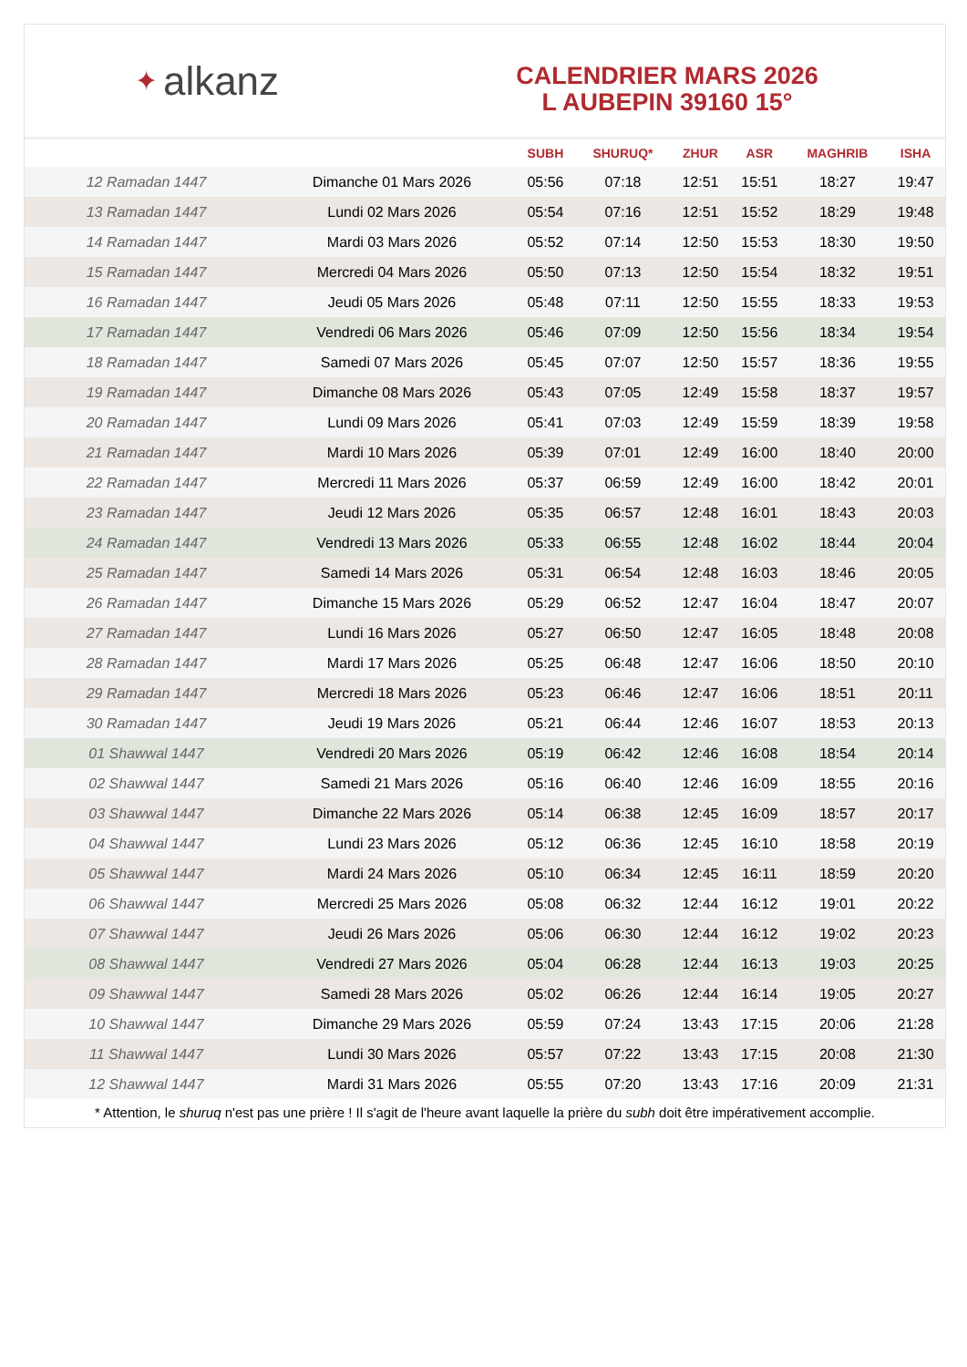✦ alkanz
CALENDRIER MARS 2026
L AUBEPIN 39160 15°
| | | SUBH | SHURUQ* | ZHUR | ASR | MAGHRIB | ISHA |
| --- | --- | --- | --- | --- | --- | --- | --- |
| 12 Ramadan 1447 | Dimanche 01 Mars 2026 | 05:56 | 07:18 | 12:51 | 15:51 | 18:27 | 19:47 |
| 13 Ramadan 1447 | Lundi 02 Mars 2026 | 05:54 | 07:16 | 12:51 | 15:52 | 18:29 | 19:48 |
| 14 Ramadan 1447 | Mardi 03 Mars 2026 | 05:52 | 07:14 | 12:50 | 15:53 | 18:30 | 19:50 |
| 15 Ramadan 1447 | Mercredi 04 Mars 2026 | 05:50 | 07:13 | 12:50 | 15:54 | 18:32 | 19:51 |
| 16 Ramadan 1447 | Jeudi 05 Mars 2026 | 05:48 | 07:11 | 12:50 | 15:55 | 18:33 | 19:53 |
| 17 Ramadan 1447 | Vendredi 06 Mars 2026 | 05:46 | 07:09 | 12:50 | 15:56 | 18:34 | 19:54 |
| 18 Ramadan 1447 | Samedi 07 Mars 2026 | 05:45 | 07:07 | 12:50 | 15:57 | 18:36 | 19:55 |
| 19 Ramadan 1447 | Dimanche 08 Mars 2026 | 05:43 | 07:05 | 12:49 | 15:58 | 18:37 | 19:57 |
| 20 Ramadan 1447 | Lundi 09 Mars 2026 | 05:41 | 07:03 | 12:49 | 15:59 | 18:39 | 19:58 |
| 21 Ramadan 1447 | Mardi 10 Mars 2026 | 05:39 | 07:01 | 12:49 | 16:00 | 18:40 | 20:00 |
| 22 Ramadan 1447 | Mercredi 11 Mars 2026 | 05:37 | 06:59 | 12:49 | 16:00 | 18:42 | 20:01 |
| 23 Ramadan 1447 | Jeudi 12 Mars 2026 | 05:35 | 06:57 | 12:48 | 16:01 | 18:43 | 20:03 |
| 24 Ramadan 1447 | Vendredi 13 Mars 2026 | 05:33 | 06:55 | 12:48 | 16:02 | 18:44 | 20:04 |
| 25 Ramadan 1447 | Samedi 14 Mars 2026 | 05:31 | 06:54 | 12:48 | 16:03 | 18:46 | 20:05 |
| 26 Ramadan 1447 | Dimanche 15 Mars 2026 | 05:29 | 06:52 | 12:47 | 16:04 | 18:47 | 20:07 |
| 27 Ramadan 1447 | Lundi 16 Mars 2026 | 05:27 | 06:50 | 12:47 | 16:05 | 18:48 | 20:08 |
| 28 Ramadan 1447 | Mardi 17 Mars 2026 | 05:25 | 06:48 | 12:47 | 16:06 | 18:50 | 20:10 |
| 29 Ramadan 1447 | Mercredi 18 Mars 2026 | 05:23 | 06:46 | 12:47 | 16:06 | 18:51 | 20:11 |
| 30 Ramadan 1447 | Jeudi 19 Mars 2026 | 05:21 | 06:44 | 12:46 | 16:07 | 18:53 | 20:13 |
| 01 Shawwal 1447 | Vendredi 20 Mars 2026 | 05:19 | 06:42 | 12:46 | 16:08 | 18:54 | 20:14 |
| 02 Shawwal 1447 | Samedi 21 Mars 2026 | 05:16 | 06:40 | 12:46 | 16:09 | 18:55 | 20:16 |
| 03 Shawwal 1447 | Dimanche 22 Mars 2026 | 05:14 | 06:38 | 12:45 | 16:09 | 18:57 | 20:17 |
| 04 Shawwal 1447 | Lundi 23 Mars 2026 | 05:12 | 06:36 | 12:45 | 16:10 | 18:58 | 20:19 |
| 05 Shawwal 1447 | Mardi 24 Mars 2026 | 05:10 | 06:34 | 12:45 | 16:11 | 18:59 | 20:20 |
| 06 Shawwal 1447 | Mercredi 25 Mars 2026 | 05:08 | 06:32 | 12:44 | 16:12 | 19:01 | 20:22 |
| 07 Shawwal 1447 | Jeudi 26 Mars 2026 | 05:06 | 06:30 | 12:44 | 16:12 | 19:02 | 20:23 |
| 08 Shawwal 1447 | Vendredi 27 Mars 2026 | 05:04 | 06:28 | 12:44 | 16:13 | 19:03 | 20:25 |
| 09 Shawwal 1447 | Samedi 28 Mars 2026 | 05:02 | 06:26 | 12:44 | 16:14 | 19:05 | 20:27 |
| 10 Shawwal 1447 | Dimanche 29 Mars 2026 | 05:59 | 07:24 | 13:43 | 17:15 | 20:06 | 21:28 |
| 11 Shawwal 1447 | Lundi 30 Mars 2026 | 05:57 | 07:22 | 13:43 | 17:15 | 20:08 | 21:30 |
| 12 Shawwal 1447 | Mardi 31 Mars 2026 | 05:55 | 07:20 | 13:43 | 17:16 | 20:09 | 21:31 |
* Attention, le shuruq n'est pas une prière ! Il s'agit de l'heure avant laquelle la prière du subh doit être impérativement accomplie.